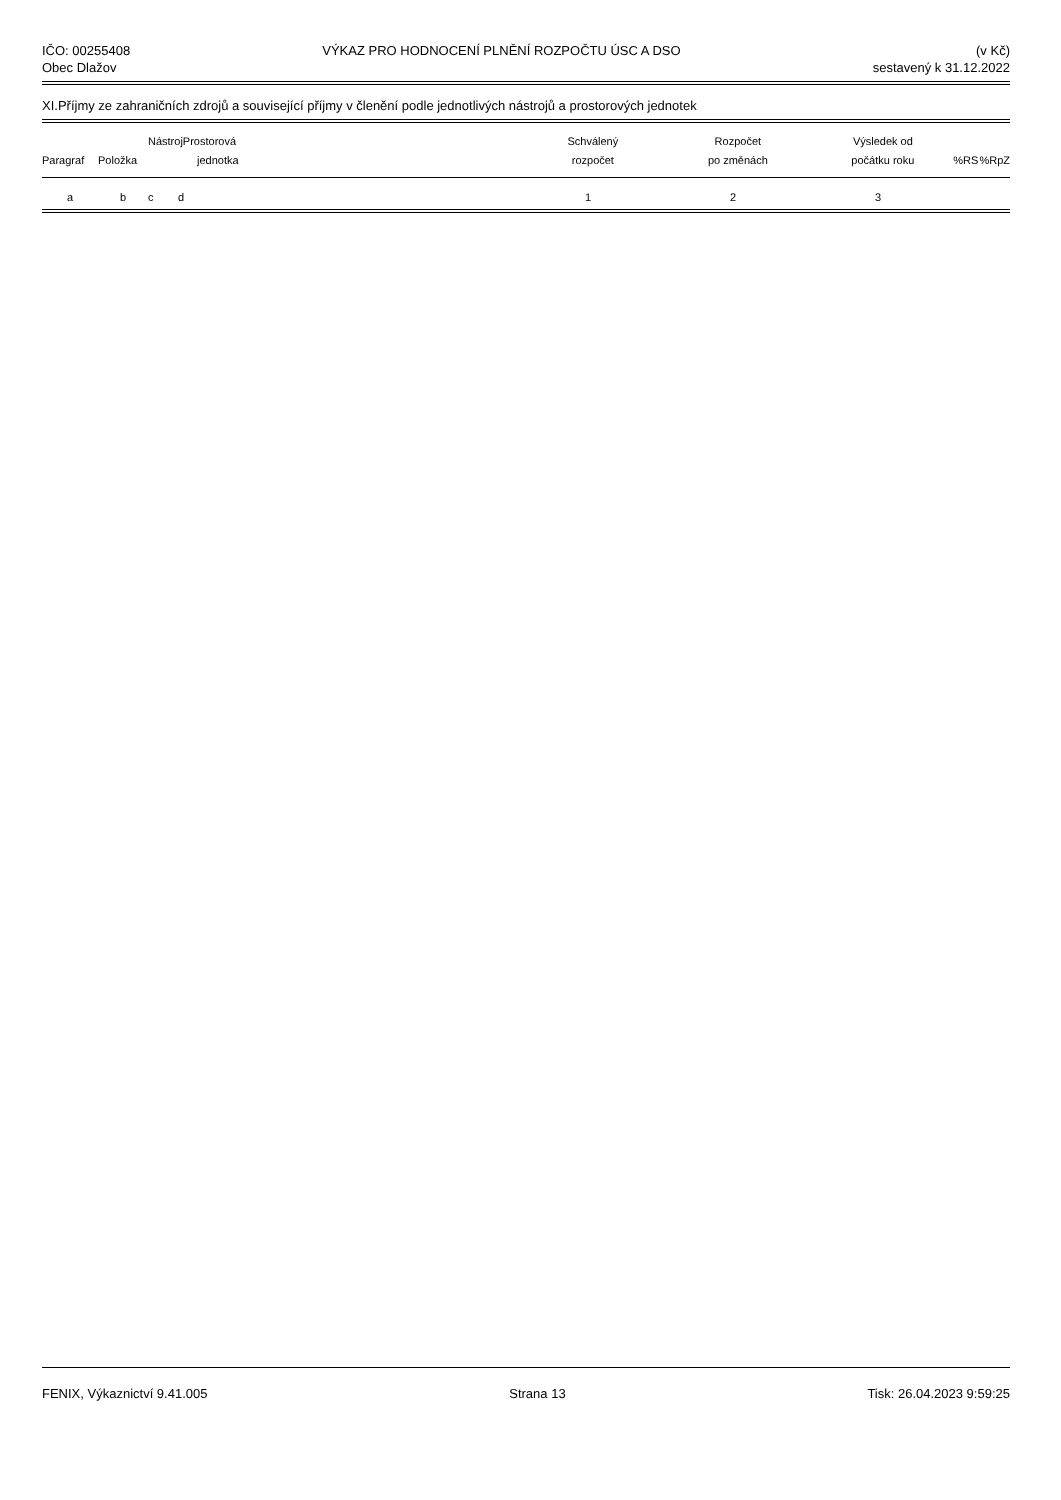IČO: 00255408
Obec Dlažov
VÝKAZ PRO HODNOCENÍ PLNĚNÍ ROZPOČTU ÚSC A DSO
(v Kč)
sestavený k 31.12.2022
XI.Příjmy ze zahraničních zdrojů a související příjmy v členění podle jednotlivých nástrojů a prostorových jednotek
| | | Nástroj | Prostorová | | Schválený | Rozpočet | Výsledek od | | |
| --- | --- | --- | --- | --- | --- | --- | --- | --- | --- |
| Paragraf | Položka | | jednotka | | rozpočet | po změnách | počátku roku | %RS | %RpZ |
| a | b | c | d | | 1 | 2 | 3 | | |
FENIX, Výkaznictví 9.41.005 Strana 13 Tisk: 26.04.2023 9:59:25